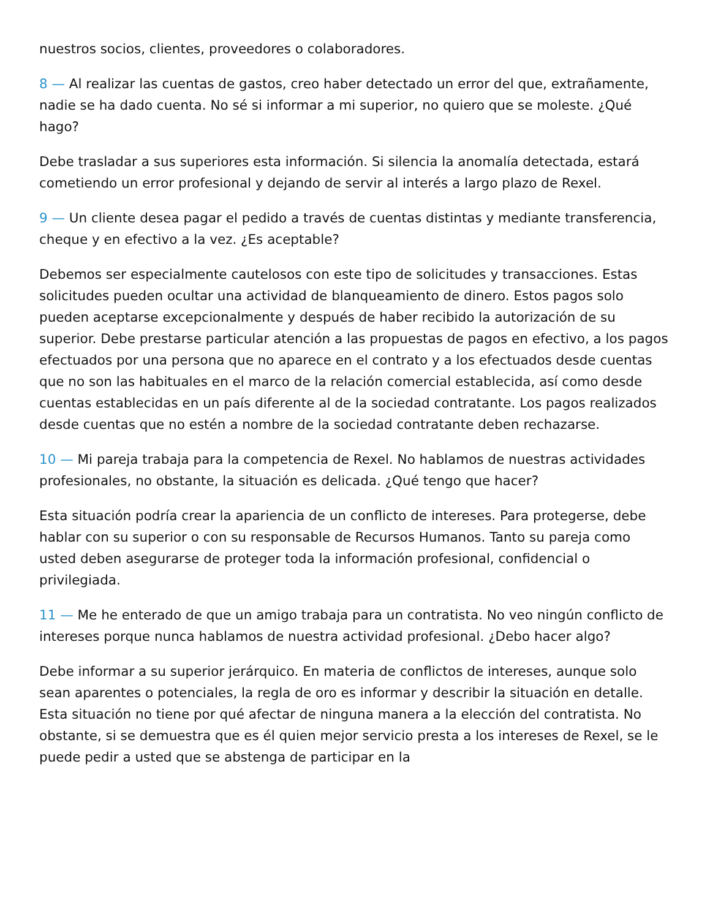nuestros socios, clientes, proveedores o colaboradores.
8 — Al realizar las cuentas de gastos, creo haber detectado un error del que, extrañamente, nadie se ha dado cuenta. No sé si informar a mi superior, no quiero que se moleste. ¿Qué hago?
Debe trasladar a sus superiores esta información. Si silencia la anomalía detectada, estará cometiendo un error profesional y dejando de servir al interés a largo plazo de Rexel.
9 — Un cliente desea pagar el pedido a través de cuentas distintas y mediante transferencia, cheque y en efectivo a la vez. ¿Es aceptable?
Debemos ser especialmente cautelosos con este tipo de solicitudes y transacciones. Estas solicitudes pueden ocultar una actividad de blanqueamiento de dinero. Estos pagos solo pueden aceptarse excepcionalmente y después de haber recibido la autorización de su superior. Debe prestarse particular atención a las propuestas de pagos en efectivo, a los pagos efectuados por una persona que no aparece en el contrato y a los efectuados desde cuentas que no son las habituales en el marco de la relación comercial establecida, así como desde cuentas establecidas en un país diferente al de la sociedad contratante. Los pagos realizados desde cuentas que no estén a nombre de la sociedad contratante deben rechazarse.
10 — Mi pareja trabaja para la competencia de Rexel. No hablamos de nuestras actividades profesionales, no obstante, la situación es delicada. ¿Qué tengo que hacer?
Esta situación podría crear la apariencia de un conflicto de intereses. Para protegerse, debe hablar con su superior o con su responsable de Recursos Humanos. Tanto su pareja como usted deben asegurarse de proteger toda la información profesional, confidencial o privilegiada.
11 — Me he enterado de que un amigo trabaja para un contratista. No veo ningún conflicto de intereses porque nunca hablamos de nuestra actividad profesional. ¿Debo hacer algo?
Debe informar a su superior jerárquico. En materia de conflictos de intereses, aunque solo sean aparentes o potenciales, la regla de oro es informar y describir la situación en detalle. Esta situación no tiene por qué afectar de ninguna manera a la elección del contratista. No obstante, si se demuestra que es él quien mejor servicio presta a los intereses de Rexel, se le puede pedir a usted que se abstenga de participar en la